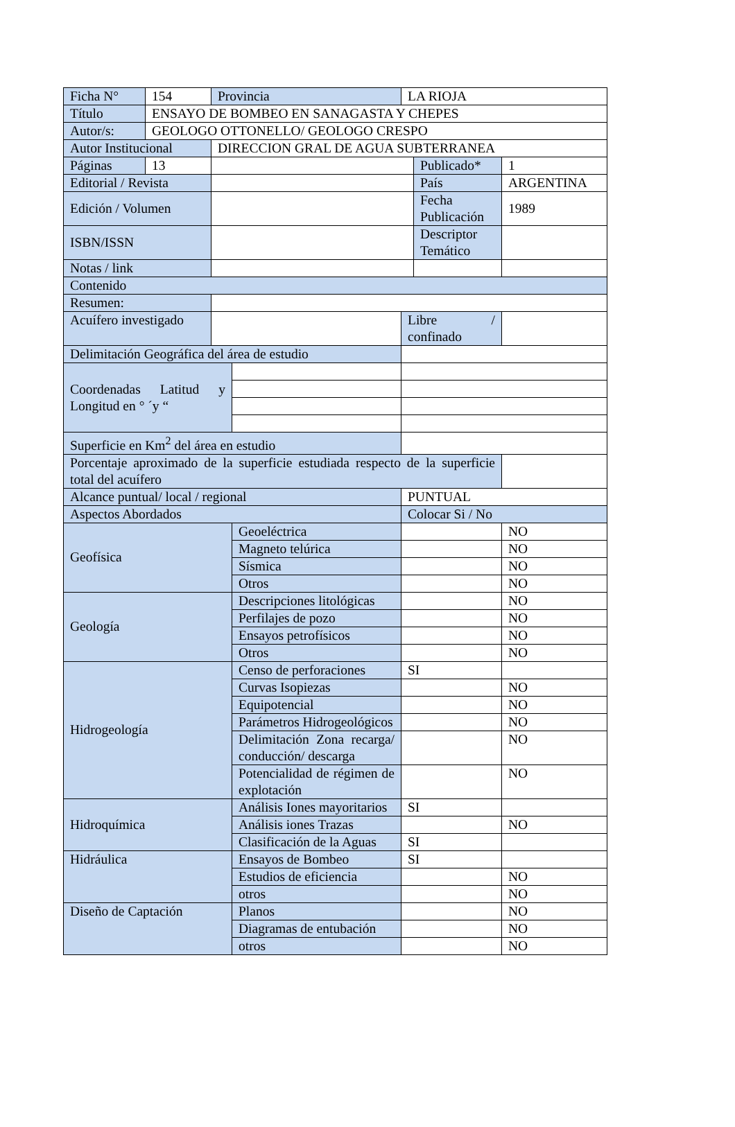| Ficha N° | 154 | Provincia | | LA RIOJA | | |
| Título | ENSAYO DE BOMBEO EN SANAGASTA Y CHEPES | | | | | |
| Autor/s: | GEOLOGO OTTONELLO/ GEOLOGO CRESPO | | | | | |
| Autor Institucional | | DIRECCION GRAL DE AGUA SUBTERRANEA | | | | |
| Páginas | 13 | | | | Publicado* | 1 |
| Editorial / Revista | | | | | País | ARGENTINA |
| Edición / Volumen | | | | | Fecha Publicación | 1989 |
| ISBN/ISSN | | | | | Descriptor Temático | |
| Notas / link | | | | | | |
| Contenido | | | | | | |
| Resumen: | | | | | | |
| Acuífero investigado | | | | Libre / confinado | | |
| Delimitación Geográfica del área de estudio | | | | | | |
| Coordenadas Latitud y Longitud en ° ´y “ | | | | | | |
| Superficie en Km<sup>2</sup> del área en estudio | | | | | | |
| Porcentaje aproximado de la superficie estudiada respecto de la superficie total del acuífero | | | | | | |
| Alcance puntual/ local / regional | | | | PUNTUAL | | |
| Aspectos Abordados | | | | Colocar Si / No | | |
| Geofísica | | | Geoeléctrica | | | NO |
| | | | Magneto telúrica | | | NO |
| | | | Sísmica | | | NO |
| | | | Otros | | | NO |
| Geología | | | Descripciones litológicas | | | NO |
| | | | Perfilajes de pozo | | | NO |
| | | | Ensayos petrofísicos | | | NO |
| | | | Otros | | | NO |
| Hidrogeología | | | Censo de perforaciones | SI | | |
| | | | Curvas Isopiezas | | | NO |
| | | | Equipotencial | | | NO |
| | | | Parámetros Hidrogeológicos | | | NO |
| | | | Delimitación Zona recarga/ conducción/ descarga | | | NO |
| | | | Potencialidad de régimen de explotación | | | NO |
| Hidroquímica | | | Análisis Iones mayoritarios | SI | | |
| | | | Análisis iones Trazas | | | NO |
| | | | Clasificación de la Aguas | SI | | |
| Hidráulica | | | Ensayos de Bombeo | SI | | |
| | | | Estudios de eficiencia | | | NO |
| | | | otros | | | NO |
| Diseño de Captación | | | Planos | | | NO |
| | | | Diagramas de entubación | | | NO |
| | | | otros | | | NO |